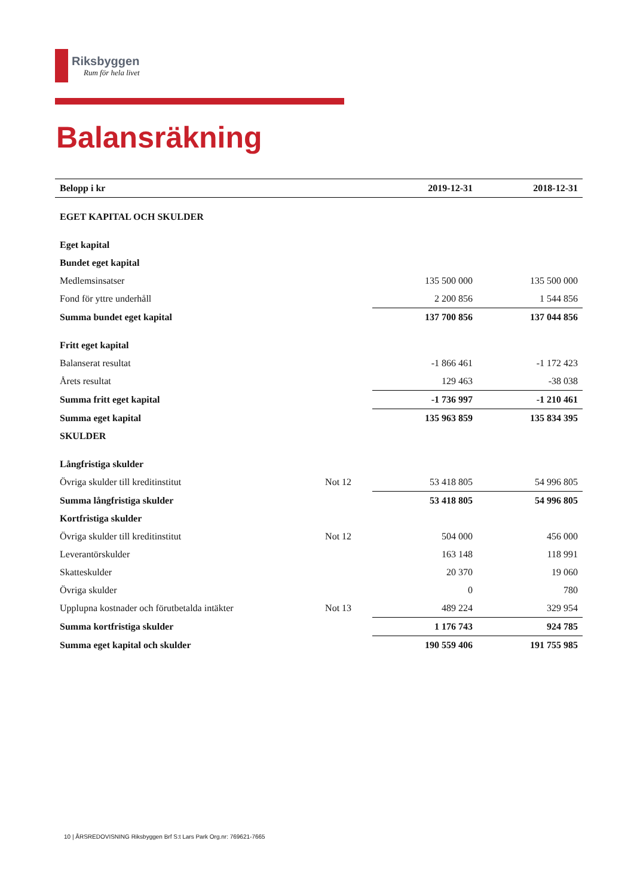Riksbyggen
Rum för hela livet
Balansräkning
| Belopp i kr | | 2019-12-31 | 2018-12-31 |
| --- | --- | --- | --- |
| EGET KAPITAL OCH SKULDER | | | |
| Eget kapital | | | |
| Bundet eget kapital | | | |
| Medlemsinsatser | | 135 500 000 | 135 500 000 |
| Fond för yttre underhåll | | 2 200 856 | 1 544 856 |
| Summa bundet eget kapital | | 137 700 856 | 137 044 856 |
| Fritt eget kapital | | | |
| Balanserat resultat | | -1 866 461 | -1 172 423 |
| Årets resultat | | 129 463 | -38 038 |
| Summa fritt eget kapital | | -1 736 997 | -1 210 461 |
| Summa eget kapital | | 135 963 859 | 135 834 395 |
| SKULDER | | | |
| Långfristiga skulder | | | |
| Övriga skulder till kreditinstitut | Not 12 | 53 418 805 | 54 996 805 |
| Summa långfristiga skulder | | 53 418 805 | 54 996 805 |
| Kortfristiga skulder | | | |
| Övriga skulder till kreditinstitut | Not 12 | 504 000 | 456 000 |
| Leverantörskulder | | 163 148 | 118 991 |
| Skatteskulder | | 20 370 | 19 060 |
| Övriga skulder | | 0 | 780 |
| Upplupna kostnader och förutbetalda intäkter | Not 13 | 489 224 | 329 954 |
| Summa kortfristiga skulder | | 1 176 743 | 924 785 |
| Summa eget kapital och skulder | | 190 559 406 | 191 755 985 |
10 | ÅRSREDOVISNING Riksbyggen Brf S:t Lars Park Org.nr: 769621-7665